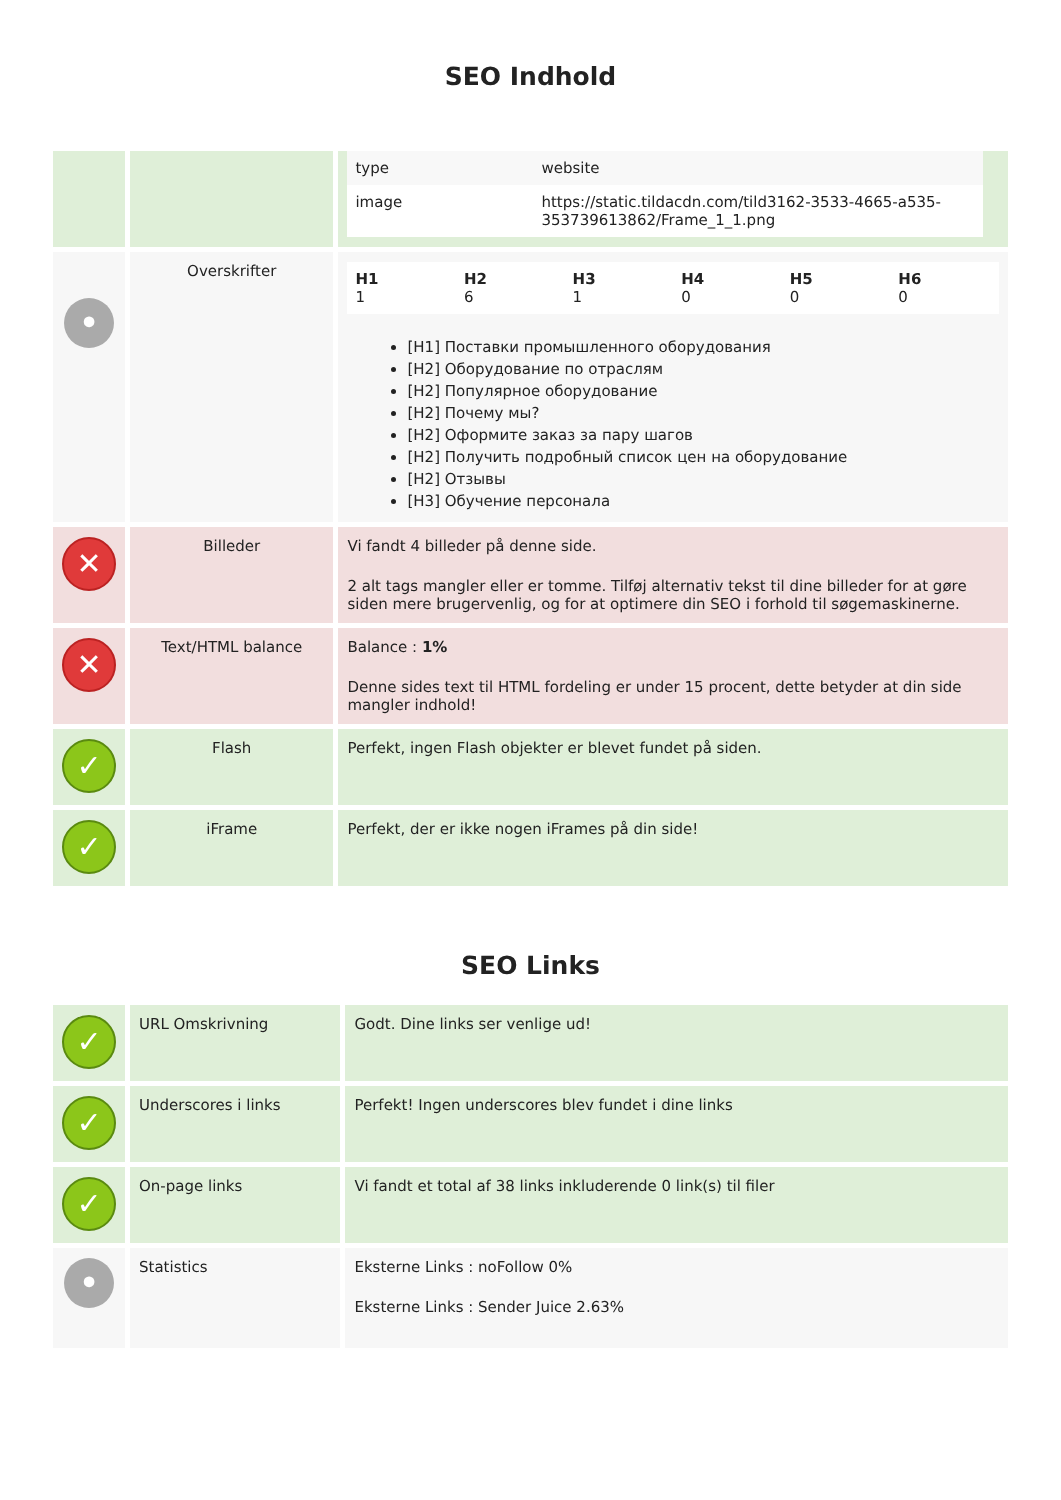SEO Indhold
| | | / type / website / / image / https://static.tildacdn.com/tild3162-3533-4665-a535-353739613862/Frame_1_1.png / |
| • | Overskrifter | / H1 1 / H2 6 / H3 1 / H4 0 / H5 0 / H6 0 / [H1] Поставки промышленного оборудования [H2] Оборудование по отраслям [H2] Популярное оборудование [H2] Почему мы? [H2] Оформите заказ за пару шагов [H2] Получить подробный список цен на оборудование [H2] Отзывы [H3] Обучение персонала |
| ✕ | Billeder | Vi fandt 4 billeder på denne side. 2 alt tags mangler eller er tomme. Tilføj alternativ tekst til dine billeder for at gøre siden mere brugervenlig, og for at optimere din SEO i forhold til søgemaskinerne. |
| ✕ | Text/HTML balance | Balance : 1% Denne sides text til HTML fordeling er under 15 procent, dette betyder at din side mangler indhold! |
| ✓ | Flash | Perfekt, ingen Flash objekter er blevet fundet på siden. |
| ✓ | iFrame | Perfekt, der er ikke nogen iFrames på din side! |
SEO Links
| ✓ | URL Omskrivning | Godt. Dine links ser venlige ud! |
| ✓ | Underscores i links | Perfekt! Ingen underscores blev fundet i dine links |
| ✓ | On-page links | Vi fandt et total af 38 links inkluderende 0 link(s) til filer |
| • | Statistics | Eksterne Links : noFollow 0% Eksterne Links : Sender Juice 2.63% |